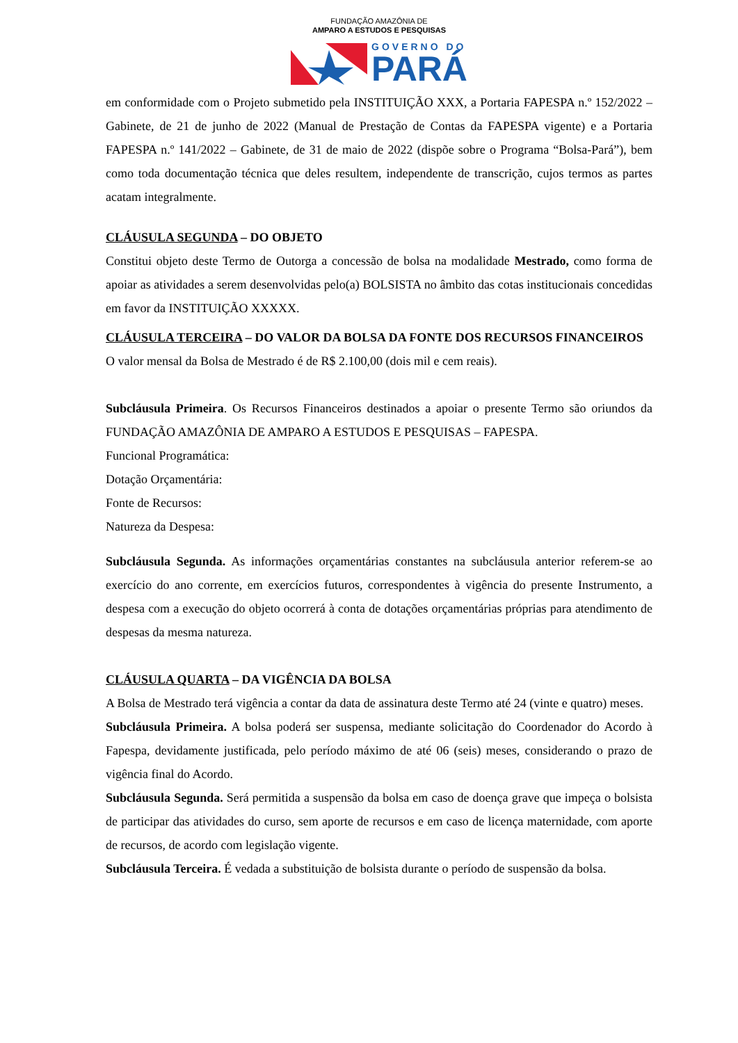FUNDAÇÃO AMAZÔNIA DE
AMPARO A ESTUDOS E PESQUISAS
GOVERNO DO
PARÁ
em conformidade com o Projeto submetido pela INSTITUIÇÃO XXX, a Portaria FAPESPA n.º 152/2022 – Gabinete, de 21 de junho de 2022 (Manual de Prestação de Contas da FAPESPA vigente) e a Portaria FAPESPA n.º 141/2022 – Gabinete, de 31 de maio de 2022 (dispõe sobre o Programa “Bolsa-Pará”), bem como toda documentação técnica que deles resultem, independente de transcrição, cujos termos as partes acatam integralmente.
CLÁUSULA SEGUNDA – DO OBJETO
Constitui objeto deste Termo de Outorga a concessão de bolsa na modalidade Mestrado, como forma de apoiar as atividades a serem desenvolvidas pelo(a) BOLSISTA no âmbito das cotas institucionais concedidas em favor da INSTITUIÇÃO XXXXX.
CLÁUSULA TERCEIRA – DO VALOR DA BOLSA DA FONTE DOS RECURSOS FINANCEIROS
O valor mensal da Bolsa de Mestrado é de R$ 2.100,00 (dois mil e cem reais).
Subcláusula Primeira. Os Recursos Financeiros destinados a apoiar o presente Termo são oriundos da FUNDAÇÃO AMAZÔNIA DE AMPARO A ESTUDOS E PESQUISAS – FAPESPA.
Funcional Programática:
Dotação Orçamentária:
Fonte de Recursos:
Natureza da Despesa:
Subcláusula Segunda. As informações orçamentárias constantes na subcláusula anterior referem-se ao exercício do ano corrente, em exercícios futuros, correspondentes à vigência do presente Instrumento, a despesa com a execução do objeto ocorrerá à conta de dotações orçamentárias próprias para atendimento de despesas da mesma natureza.
CLÁUSULA QUARTA – DA VIGÊNCIA DA BOLSA
A Bolsa de Mestrado terá vigência a contar da data de assinatura deste Termo até 24 (vinte e quatro) meses.
Subcláusula Primeira. A bolsa poderá ser suspensa, mediante solicitação do Coordenador do Acordo à Fapespa, devidamente justificada, pelo período máximo de até 06 (seis) meses, considerando o prazo de vigência final do Acordo.
Subcláusula Segunda. Será permitida a suspensão da bolsa em caso de doença grave que impeça o bolsista de participar das atividades do curso, sem aporte de recursos e em caso de licença maternidade, com aporte de recursos, de acordo com legislação vigente.
Subcláusula Terceira. É vedada a substituição de bolsista durante o período de suspensão da bolsa.